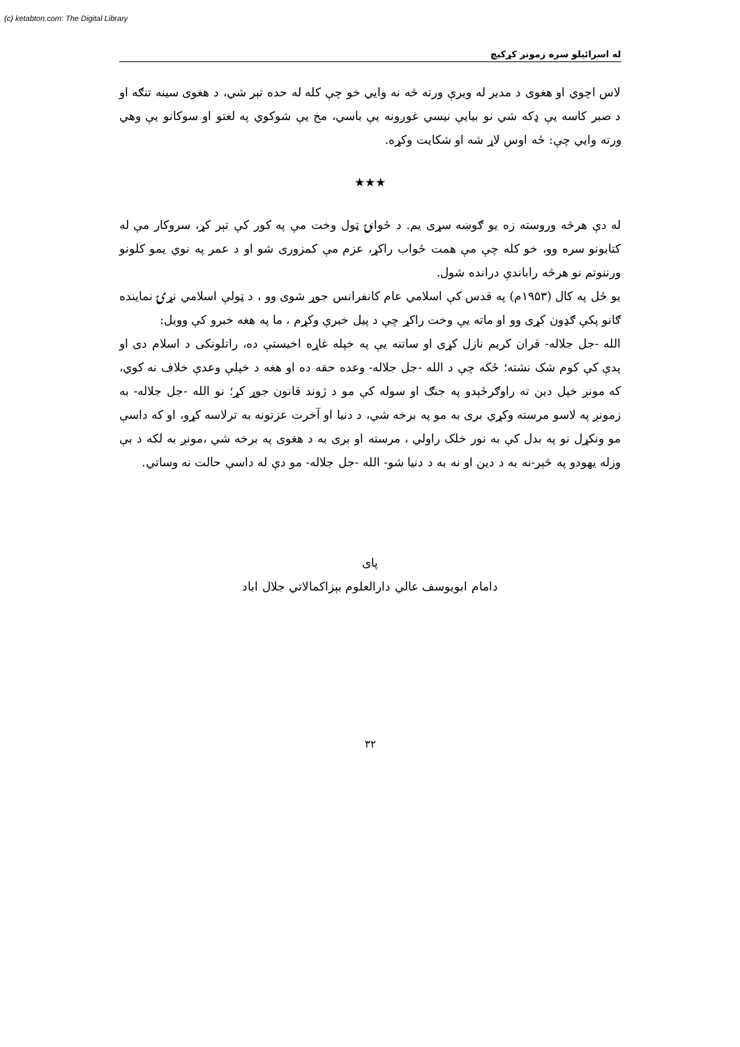(c) ketabton.com: The Digital Library
له اسرائيلو سره زمونږ کړکيچ
لاس اچوي او هغوی د مدير له ويرې ورته څه نه وايي خو چې کله له حده تېر شي، د هغوی سينه تنګه او د صبر کاسه يې ډکه شي نو بيايې نيسي غوږونه يې باسي، مخ يې شوکوي په لغتو او سوکانو يې وهي ورته وايي چې: ځه اوس لاړ شه او شکايت وکړه.
★★★
له دې هرڅه وروسته زه يو ګوښه سړی يم. د ځوانۍ ټول وخت مې په کور کې تېر کړ، سروکار مې له کتابونو سره وو، خو کله چې مې همت ځواب راکړ، عزم مې کمزوری شو او د عمر په نوي يمو کلونو ورننوتم نو هرڅه راباندې درانده شول.
يو ځل په کال (۱۹۵۳م) په قدس کې اسلامي عام کانفرانس جوړ شوی وو ، د ټولې اسلامي نړۍ نماينده ګانو پکې ګډون کړی وو او ماته يې وخت راکړ چې د پيل خبرې وکړم ، ما په هغه خبرو کې وويل:
الله -جل جلاله- قران کريم نازل کړی او ساتنه يې په خپله غاړه اخيستې ده، راتلونکی د اسلام دی او پدې کې کوم شک نشته؛ ځکه چې د الله -جل جلاله- وعده حقه ده او هغه د خپلې وعدې خلاف نه کوي، که مونږ خپل دين ته راوګرځېدو په جنګ او سوله کې مو د ژوند قانون جوړ کړ؛ نو الله -جل جلاله- به زمونږ په لاسو مرسته وکړي بری به مو په برخه شي، د دنيا او آخرت عزتونه به ترلاسه کړو، او که داسې مو ونکړل نو په بدل کې به نور خلک راولي ، مرسته او بری به د هغوی په برخه شي ،مونږ به لکه د بې وزله يهودو په څېر-نه به د دين او نه به د دنيا شو- الله -جل جلاله- مو دې له داسې حالت نه وساتي.
پای
دامام ابويوسف عالي دارالعلوم بېزاکمالاتي جلال اباد
۳۲